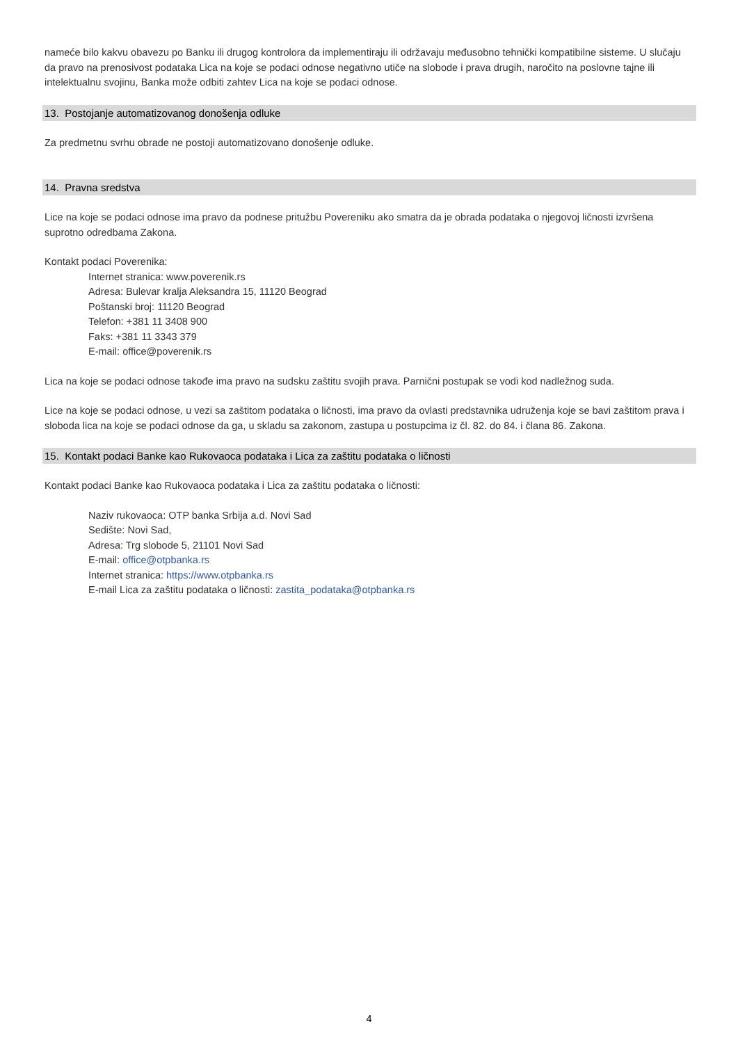nameće bilo kakvu obavezu po Banku ili drugog kontrolora da implementiraju ili održavaju međusobno tehnički kompatibilne sisteme. U slučaju da pravo na prenosivost podataka Lica na koje se podaci odnose negativno utiče na slobode i prava drugih, naročito na poslovne tajne ili intelektualnu svojinu, Banka može odbiti zahtev Lica na koje se podaci odnose.
13. Postojanje automatizovanog donošenja odluke
Za predmetnu svrhu obrade ne postoji automatizovano donošenje odluke.
14. Pravna sredstva
Lice na koje se podaci odnose ima pravo da podnese pritužbu Povereniku ako smatra da je obrada podataka o njegovoj ličnosti izvršena suprotno odredbama Zakona.
Kontakt podaci Poverenika:
Internet stranica: www.poverenik.rs
Adresa: Bulevar kralja Aleksandra 15, 11120 Beograd
Poštanski broj: 11120 Beograd
Telefon: +381 11 3408 900
Faks: +381 11 3343 379
E-mail: office@poverenik.rs
Lica na koje se podaci odnose takođe ima pravo na sudsku zaštitu svojih prava. Parnični postupak se vodi kod nadležnog suda.
Lice na koje se podaci odnose, u vezi sa zaštitom podataka o ličnosti, ima pravo da ovlasti predstavnika udruženja koje se bavi zaštitom prava i sloboda lica na koje se podaci odnose da ga, u skladu sa zakonom, zastupa u postupcima iz čl. 82. do 84. i člana 86. Zakona.
15. Kontakt podaci Banke kao Rukovaoca podataka i Lica za zaštitu podataka o ličnosti
Kontakt podaci Banke kao Rukovaoca podataka i Lica za zaštitu podataka o ličnosti:
Naziv rukovaoca: OTP banka Srbija a.d. Novi Sad
Sedište: Novi Sad,
Adresa: Trg slobode 5, 21101 Novi Sad
E-mail: office@otpbanka.rs
Internet stranica: https://www.otpbanka.rs
E-mail Lica za zaštitu podataka o ličnosti: zastita_podataka@otpbanka.rs
4